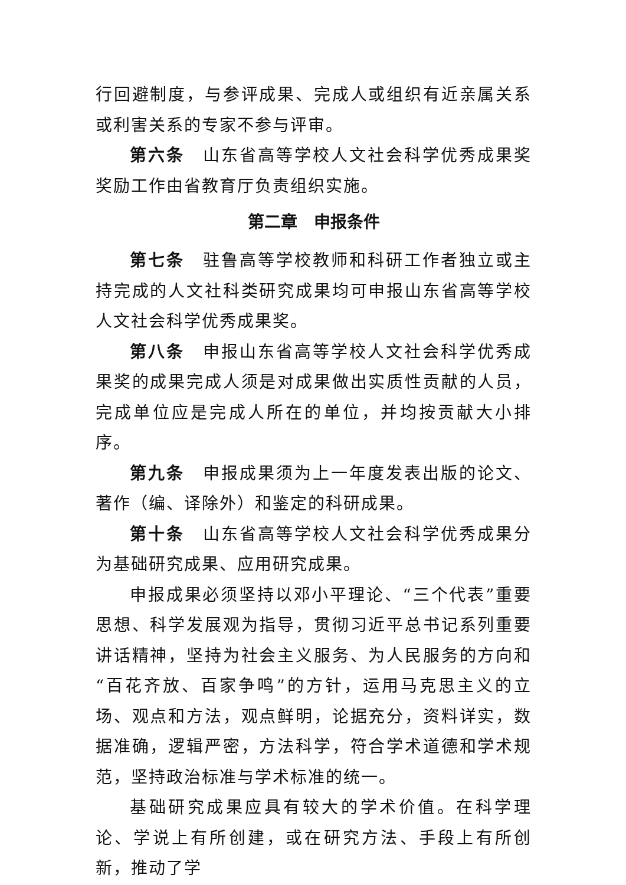行回避制度，与参评成果、完成人或组织有近亲属关系或利害关系的专家不参与评审。
第六条　山东省高等学校人文社会科学优秀成果奖奖励工作由省教育厅负责组织实施。
第二章　申报条件
第七条　驻鲁高等学校教师和科研工作者独立或主持完成的人文社科类研究成果均可申报山东省高等学校人文社会科学优秀成果奖。
第八条　申报山东省高等学校人文社会科学优秀成果奖的成果完成人须是对成果做出实质性贡献的人员，完成单位应是完成人所在的单位，并均按贡献大小排序。
第九条　申报成果须为上一年度发表出版的论文、著作（编、译除外）和鉴定的科研成果。
第十条　山东省高等学校人文社会科学优秀成果分为基础研究成果、应用研究成果。
申报成果必须坚持以邓小平理论、“三个代表”重要思想、科学发展观为指导，贯彻习近平总书记系列重要讲话精神，坚持为社会主义服务、为人民服务的方向和“百花齐放、百家争鸣”的方针，运用马克思主义的立场、观点和方法，观点鲜明，论据充分，资料详实，数据准确，逻辑严密，方法科学，符合学术道德和学术规范，坚持政治标准与学术标准的统一。
基础研究成果应具有较大的学术价值。在科学理论、学说上有所创建，或在研究方法、手段上有所创新，推动了学